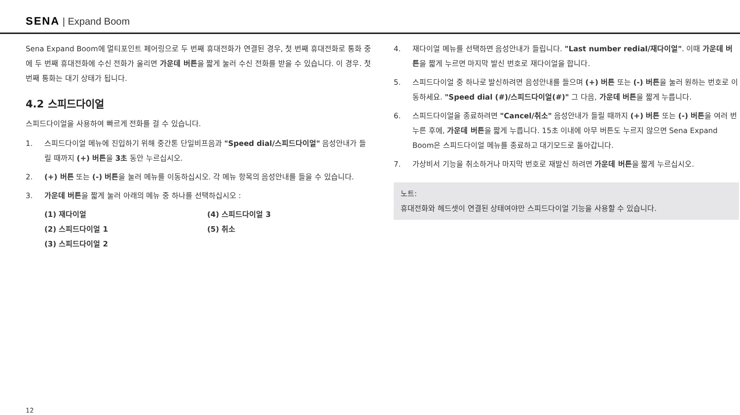SENA | Expand Boom
Sena Expand Boom에 멀티포인트 페어링으로 두 번째 휴대전화가 연결된 경우, 첫 번째 휴대전화로 통화 중에 두 번째 휴대전화에 수신 전화가 울리면 가운데 버튼을 짧게 눌러 수신 전화를 받을 수 있습니다. 이 경우. 첫 번째 통화는 대기 상태가 됩니다.
4.2 스피드다이얼
스피드다이얼을 사용하여 빠르게 전화를 걸 수 있습니다.
1. 스피드다이얼 메뉴에 진입하기 위해 중간톤 단일비프음과 "Speed dial/스피드다이얼" 음성안내가 들릴 때까지 (+) 버튼을 3초 동안 누르십시오.
2. (+) 버튼 또는 (-) 버튼을 눌러 메뉴를 이동하십시오. 각 메뉴 항목의 음성안내를 들을 수 있습니다.
3. 가운데 버튼을 짧게 눌러 아래의 메뉴 중 하나를 선택하십시오 :
(1) 재다이얼
(4) 스피드다이얼 3
(2) 스피드다이얼 1
(5) 취소
(3) 스피드다이얼 2
4. 재다이얼 메뉴를 선택하면 음성안내가 들립니다. "Last number redial/재다이얼". 이때 가운데 버튼을 짧게 누르면 마지막 발신 번호로 재다이얼을 합니다.
5. 스피드다이얼 중 하나로 발신하려면 음성안내를 들으며 (+) 버튼 또는 (-) 버튼을 눌러 원하는 번호로 이동하세요. "Speed dial (#)/스피드다이얼(#)" 그 다음, 가운데 버튼을 짧게 누릅니다.
6. 스피드다이얼을 종료하려면 "Cancel/취소" 음성안내가 들릴 때까지 (+) 버튼 또는 (-) 버튼을 여러 번 누른 후에, 가운데 버튼을 짧게 누릅니다. 15초 이내에 아무 버튼도 누르지 않으면 Sena Expand Boom은 스피드다이얼 메뉴를 종료하고 대기모드로 돌아갑니다.
7. 가상비서 기능을 취소하거나 마지막 번호로 재발신 하려면 가운데 버튼을 짧게 누르십시오.
노트:
휴대전화와 헤드셋이 연결된 상태여야만 스피드다이얼 기능을 사용할 수 있습니다.
12